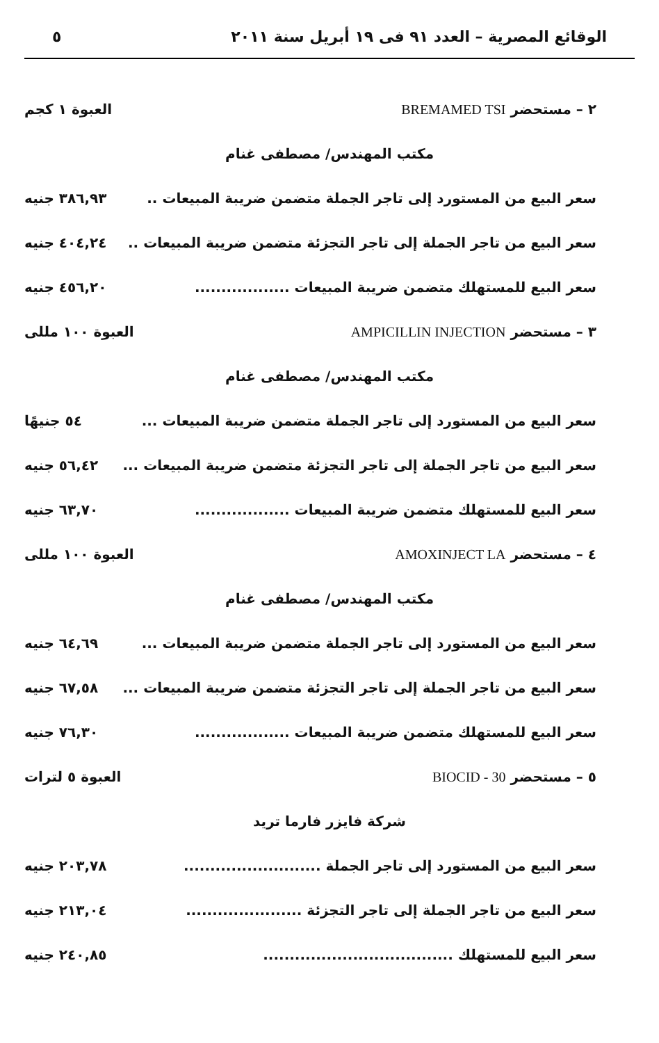الوقائع المصرية – العدد ٩١ فى ١٩ أبريل سنة ٢٠١١ ٥
٢ – مستحضر BREMAMED TSI العبوة ١ كجم
مكتب المهندس/ مصطفى غنام
سعر البيع من المستورد إلى تاجر الجملة متضمن ضريبة المبيعات .. ٣٨٦,٩٣ جنيه
سعر البيع من تاجر الجملة إلى تاجر التجزئة متضمن ضريبة المبيعات .. ٤٠٤,٢٤ جنيه
سعر البيع للمستهلك متضمن ضريبة المبيعات .................. ٤٥٦,٢٠ جنيه
٣ – مستحضر AMPICILLIN INJECTION العبوة ١٠٠ مللى
مكتب المهندس/ مصطفى غنام
سعر البيع من المستورد إلى تاجر الجملة متضمن ضريبة المبيعات ... ٥٤ جنيهًا
سعر البيع من تاجر الجملة إلى تاجر التجزئة متضمن ضريبة المبيعات ... ٥٦,٤٢ جنيه
سعر البيع للمستهلك متضمن ضريبة المبيعات .................. ٦٣,٧٠ جنيه
٤ – مستحضر AMOXINJECT LA العبوة ١٠٠ مللى
مكتب المهندس/ مصطفى غنام
سعر البيع من المستورد إلى تاجر الجملة متضمن ضريبة المبيعات ... ٦٤,٦٩ جنيه
سعر البيع من تاجر الجملة إلى تاجر التجزئة متضمن ضريبة المبيعات ... ٦٧,٥٨ جنيه
سعر البيع للمستهلك متضمن ضريبة المبيعات .................. ٧٦,٣٠ جنيه
٥ – مستحضر BIOCID - 30 العبوة ٥ لترات
شركة فايزر فارما تريد
سعر البيع من المستورد إلى تاجر الجملة .......................... ٢٠٣,٧٨ جنيه
سعر البيع من تاجر الجملة إلى تاجر التجزئة ...................... ٢١٣,٠٤ جنيه
سعر البيع للمستهلك .................................... ٢٤٠,٨٥ جنيه